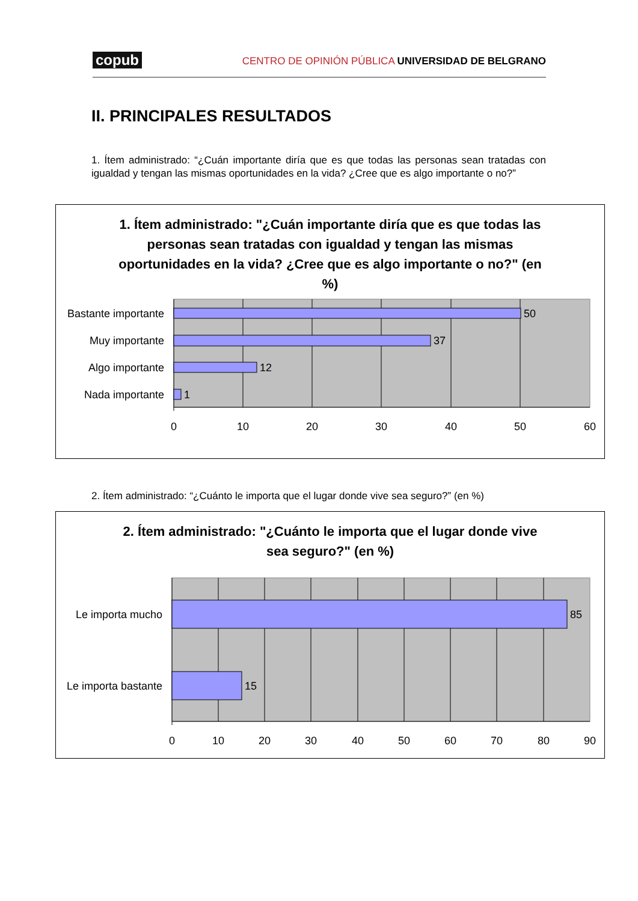copub
CENTRO DE OPINIÓN PÚBLICA UNIVERSIDAD DE BELGRANO
II. PRINCIPALES RESULTADOS
1. Ítem administrado: “¿Cuán importante diría que es que todas las personas sean tratadas con igualdad y tengan las mismas oportunidades en la vida? ¿Cree que es algo importante o no?”
1. Ítem administrado: "¿Cuán importante diría que es que todas las personas sean tratadas con igualdad y tengan las mismas oportunidades en la vida? ¿Cree que es algo importante o no?" (en %)
Bastante importante
Muy importante
Algo importante
Nada importante
50
37
12
1
0
10
20
30
40
50
60
2. Ítem administrado: “¿Cuánto le importa que el lugar donde vive sea seguro?” (en %)
2. Ítem administrado: "¿Cuánto le importa que el lugar donde vive sea seguro?" (en %)
Le importa mucho
Le importa bastante
85
15
0
10
20
30
40
50
60
70
80
90